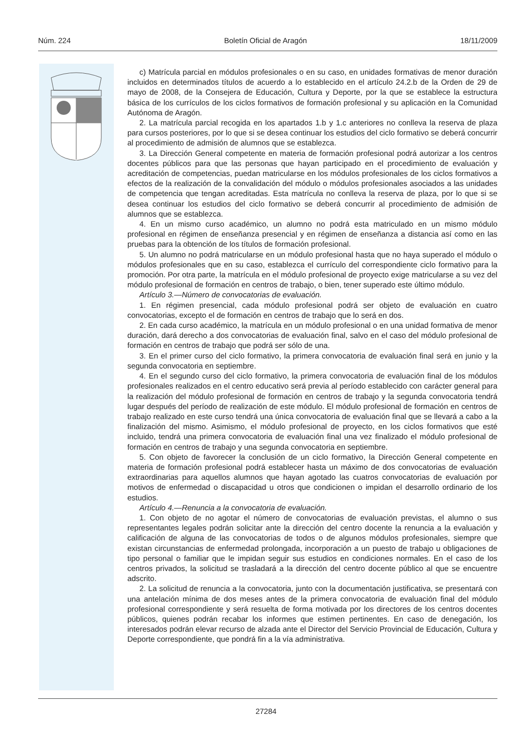Núm. 224 Boletín Oficial de Aragón 18/11/2009
c) Matrícula parcial en módulos profesionales o en su caso, en unidades formativas de menor duración incluidos en determinados títulos de acuerdo a lo establecido en el artículo 24.2.b de la Orden de 29 de mayo de 2008, de la Consejera de Educación, Cultura y Deporte, por la que se establece la estructura básica de los currículos de los ciclos formativos de formación profesional y su aplicación en la Comunidad Autónoma de Aragón.
2. La matrícula parcial recogida en los apartados 1.b y 1.c anteriores no conlleva la reserva de plaza para cursos posteriores, por lo que si se desea continuar los estudios del ciclo formativo se deberá concurrir al procedimiento de admisión de alumnos que se establezca.
3. La Dirección General competente en materia de formación profesional podrá autorizar a los centros docentes públicos para que las personas que hayan participado en el procedimiento de evaluación y acreditación de competencias, puedan matricularse en los módulos profesionales de los ciclos formativos a efectos de la realización de la convalidación del módulo o módulos profesionales asociados a las unidades de competencia que tengan acreditadas. Esta matrícula no conlleva la reserva de plaza, por lo que si se desea continuar los estudios del ciclo formativo se deberá concurrir al procedimiento de admisión de alumnos que se establezca.
4. En un mismo curso académico, un alumno no podrá esta matriculado en un mismo módulo profesional en régimen de enseñanza presencial y en régimen de enseñanza a distancia así como en las pruebas para la obtención de los títulos de formación profesional.
5. Un alumno no podrá matricularse en un módulo profesional hasta que no haya superado el módulo o módulos profesionales que en su caso, establezca el currículo del correspondiente ciclo formativo para la promoción. Por otra parte, la matrícula en el módulo profesional de proyecto exige matricularse a su vez del módulo profesional de formación en centros de trabajo, o bien, tener superado este último módulo.
Artículo 3.—Número de convocatorias de evaluación.
1. En régimen presencial, cada módulo profesional podrá ser objeto de evaluación en cuatro convocatorias, excepto el de formación en centros de trabajo que lo será en dos.
2. En cada curso académico, la matrícula en un módulo profesional o en una unidad formativa de menor duración, dará derecho a dos convocatorias de evaluación final, salvo en el caso del módulo profesional de formación en centros de trabajo que podrá ser sólo de una.
3. En el primer curso del ciclo formativo, la primera convocatoria de evaluación final será en junio y la segunda convocatoria en septiembre.
4. En el segundo curso del ciclo formativo, la primera convocatoria de evaluación final de los módulos profesionales realizados en el centro educativo será previa al período establecido con carácter general para la realización del módulo profesional de formación en centros de trabajo y la segunda convocatoria tendrá lugar después del período de realización de este módulo. El módulo profesional de formación en centros de trabajo realizado en este curso tendrá una única convocatoria de evaluación final que se llevará a cabo a la finalización del mismo. Asimismo, el módulo profesional de proyecto, en los ciclos formativos que esté incluido, tendrá una primera convocatoria de evaluación final una vez finalizado el módulo profesional de formación en centros de trabajo y una segunda convocatoria en septiembre.
5. Con objeto de favorecer la conclusión de un ciclo formativo, la Dirección General competente en materia de formación profesional podrá establecer hasta un máximo de dos convocatorias de evaluación extraordinarias para aquellos alumnos que hayan agotado las cuatros convocatorias de evaluación por motivos de enfermedad o discapacidad u otros que condicionen o impidan el desarrollo ordinario de los estudios.
Artículo 4.—Renuncia a la convocatoria de evaluación.
1. Con objeto de no agotar el número de convocatorias de evaluación previstas, el alumno o sus representantes legales podrán solicitar ante la dirección del centro docente la renuncia a la evaluación y calificación de alguna de las convocatorias de todos o de algunos módulos profesionales, siempre que existan circunstancias de enfermedad prolongada, incorporación a un puesto de trabajo u obligaciones de tipo personal o familiar que le impidan seguir sus estudios en condiciones normales. En el caso de los centros privados, la solicitud se trasladará a la dirección del centro docente público al que se encuentre adscrito.
2. La solicitud de renuncia a la convocatoria, junto con la documentación justificativa, se presentará con una antelación mínima de dos meses antes de la primera convocatoria de evaluación final del módulo profesional correspondiente y será resuelta de forma motivada por los directores de los centros docentes públicos, quienes podrán recabar los informes que estimen pertinentes. En caso de denegación, los interesados podrán elevar recurso de alzada ante el Director del Servicio Provincial de Educación, Cultura y Deporte correspondiente, que pondrá fin a la vía administrativa.
27284